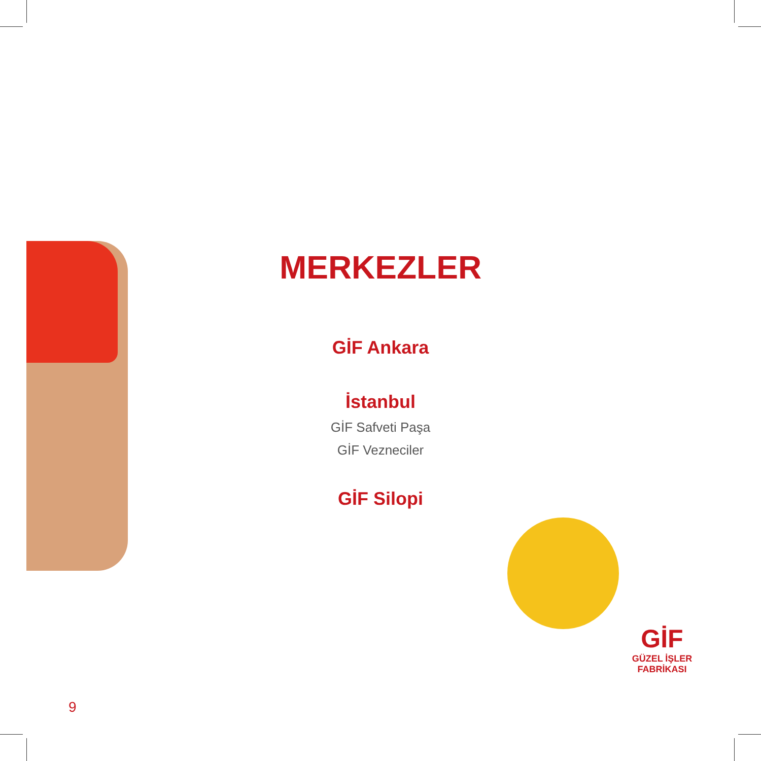MERKEZLER
GİF Ankara
İstanbul
GİF Safveti Paşa
GİF Vezneciler
GİF Silopi
GİF
GÜZEL İŞLER FABRİKASI
9